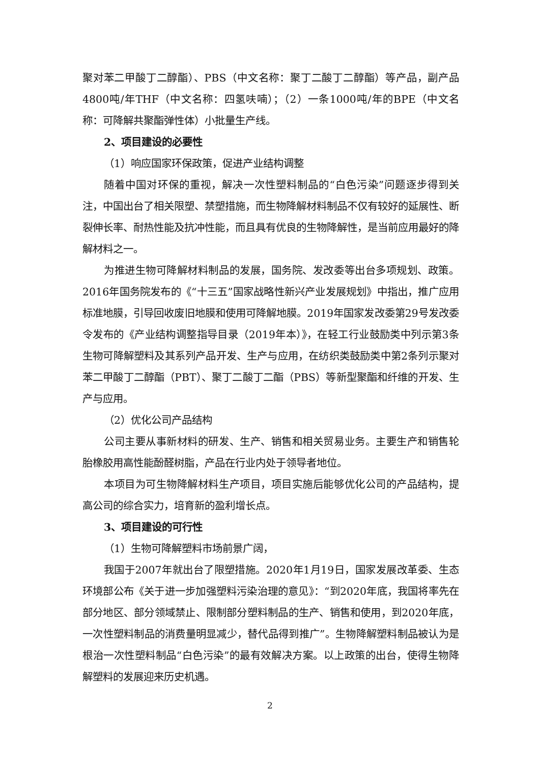聚对苯二甲酸丁二醇酯）、PBS（中文名称：聚丁二酸丁二醇酯）等产品，副产品4800吨/年THF（中文名称：四氢呋喃）；（2）一条1000吨/年的BPE（中文名称：可降解共聚酯弹性体）小批量生产线。
2、项目建设的必要性
（1）响应国家环保政策，促进产业结构调整
随着中国对环保的重视，解决一次性塑料制品的“白色污染”问题逐步得到关注，中国出台了相关限塑、禁塑措施，而生物降解材料制品不仅有较好的延展性、断裂伸长率、耐热性能及抗冲性能，而且具有优良的生物降解性，是当前应用最好的降解材料之一。
为推进生物可降解材料制品的发展，国务院、发改委等出台多项规划、政策。2016年国务院发布的《“十三五”国家战略性新兴产业发展规划》中指出，推广应用标准地膜，引导回收废旧地膜和使用可降解地膜。2019年国家发改委第29号发改委令发布的《产业结构调整指导目录（2019年本）》，在轻工行业鼓励类中列示第3条生物可降解塑料及其系列产品开发、生产与应用，在纺织类鼓励类中第2条列示聚对苯二甲酸丁二醇酯（PBT）、聚丁二酸丁二酯（PBS）等新型聚酯和纤维的开发、生产与应用。
（2）优化公司产品结构
公司主要从事新材料的研发、生产、销售和相关贸易业务。主要生产和销售轮胎橡胶用高性能酚醛树脂，产品在行业内处于领导者地位。
本项目为可生物降解材料生产项目，项目实施后能够优化公司的产品结构，提高公司的综合实力，培育新的盈利增长点。
3、项目建设的可行性
（1）生物可降解塑料市场前景广阔，
我国于2007年就出台了限塑措施。2020年1月19日，国家发展改革委、生态环境部公布《关于进一步加强塑料污染治理的意见》：“到2020年底，我国将率先在部分地区、部分领域禁止、限制部分塑料制品的生产、销售和使用，到2020年底，一次性塑料制品的消费量明显减少，替代品得到推广”。生物降解塑料制品被认为是根治一次性塑料制品“白色污染”的最有效解决方案。以上政策的出台，使得生物降解塑料的发展迎来历史机遇。
2